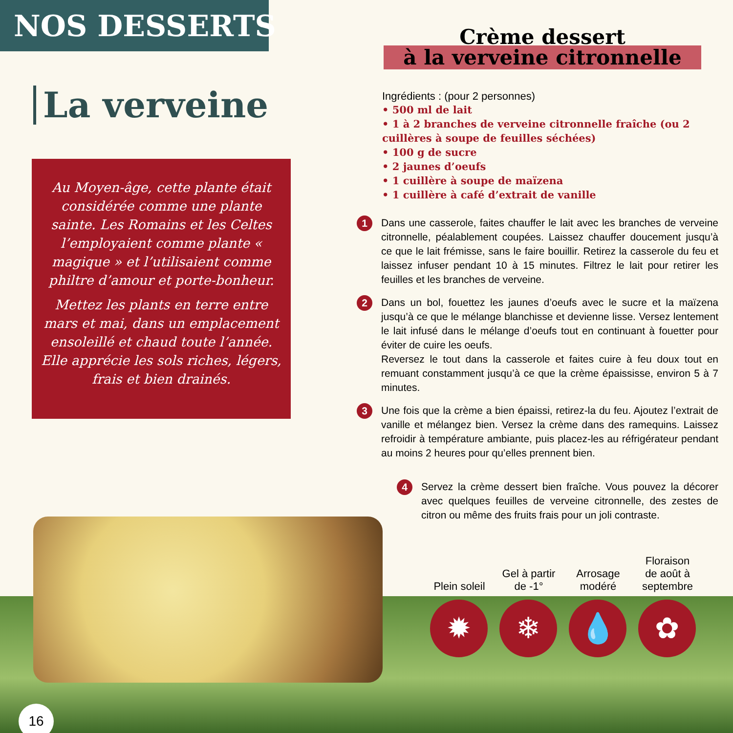NOS DESSERTS
La verveine
Au Moyen-âge, cette plante était considérée comme une plante sainte. Les Romains et les Celtes l’employaient comme plante « magique » et l’utilisaient comme philtre d’amour et porte-bonheur.
Mettez les plants en terre entre mars et mai, dans un emplacement ensoleillé et chaud toute l’année. Elle apprécie les sols riches, légers, frais et bien drainés.
Crème dessert
à la verveine citronnelle
Ingrédients : (pour 2 personnes)
• 500 ml de lait
• 1 à 2 branches de verveine citronnelle fraîche (ou 2 cuillères à soupe de feuilles séchées)
• 100 g de sucre
• 2 jaunes d’oeufs
• 1 cuillère à soupe de maïzena
• 1 cuillère à café d’extrait de vanille
1
Dans une casserole, faites chauffer le lait avec les branches de verveine citronnelle, péalablement coupées. Laissez chauffer doucement jusqu’à ce que le lait frémisse, sans le faire bouillir. Retirez la casserole du feu et laissez infuser pendant 10 à 15 minutes. Filtrez le lait pour retirer les feuilles et les branches de verveine.
2
Dans un bol, fouettez les jaunes d’oeufs avec le sucre et la maïzena jusqu’à ce que le mélange blanchisse et devienne lisse. Versez lentement le lait infusé dans le mélange d’oeufs tout en continuant à fouetter pour éviter de cuire les oeufs.
Reversez le tout dans la casserole et faites cuire à feu doux tout en remuant constamment jusqu’à ce que la crème épaississe, environ 5 à 7 minutes.
3
Une fois que la crème a bien épaissi, retirez-la du feu. Ajoutez l’extrait de vanille et mélangez bien. Versez la crème dans des ramequins. Laissez refroidir à température ambiante, puis placez-les au réfrigérateur pendant au moins 2 heures pour qu’elles prennent bien.
4
Servez la crème dessert bien fraîche. Vous pouvez la décorer avec quelques feuilles de verveine citronnelle, des zestes de citron ou même des fruits frais pour un joli contraste.
Plein soleil
✹
Gel à partir de -1°
❄
Arrosage modéré
💧
Floraison de août à septembre
✿
16